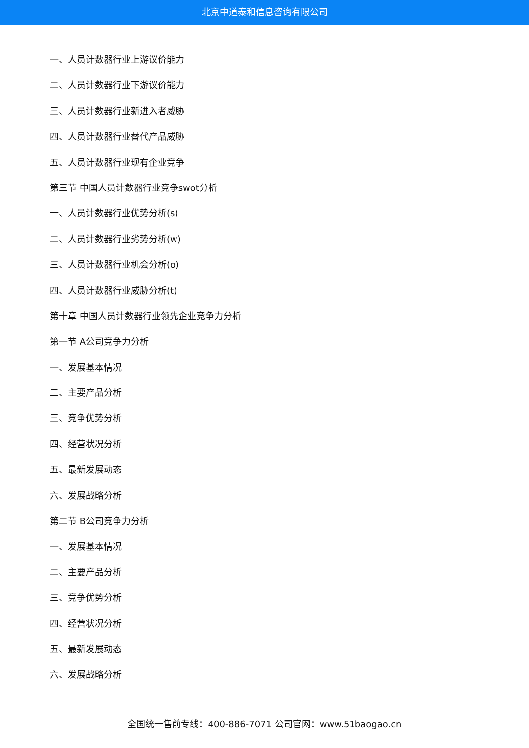北京中道泰和信息咨询有限公司
一、人员计数器行业上游议价能力
二、人员计数器行业下游议价能力
三、人员计数器行业新进入者威胁
四、人员计数器行业替代产品威胁
五、人员计数器行业现有企业竞争
第三节 中国人员计数器行业竞争swot分析
一、人员计数器行业优势分析(s)
二、人员计数器行业劣势分析(w)
三、人员计数器行业机会分析(o)
四、人员计数器行业威胁分析(t)
第十章 中国人员计数器行业领先企业竞争力分析
第一节 A公司竞争力分析
一、发展基本情况
二、主要产品分析
三、竞争优势分析
四、经营状况分析
五、最新发展动态
六、发展战略分析
第二节 B公司竞争力分析
一、发展基本情况
二、主要产品分析
三、竞争优势分析
四、经营状况分析
五、最新发展动态
六、发展战略分析
全国统一售前专线：400-886-7071 公司官网：www.51baogao.cn